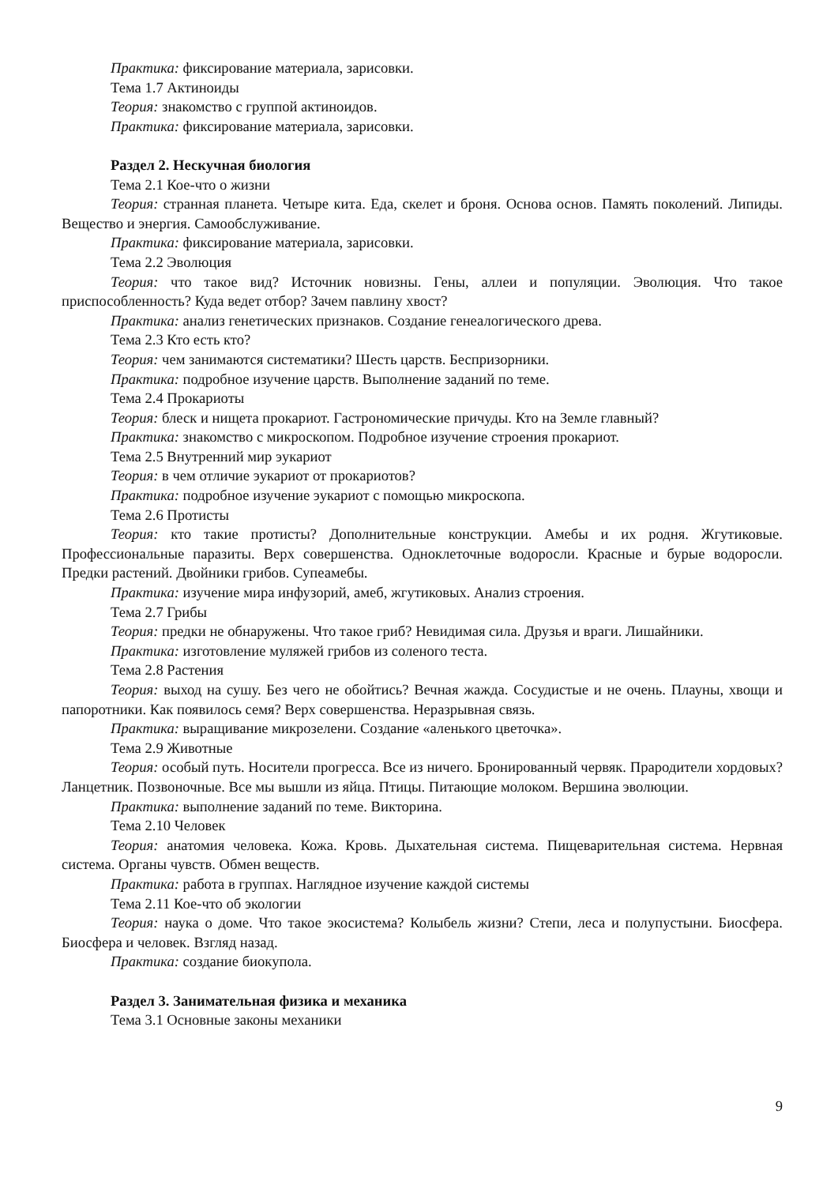Практика: фиксирование материала, зарисовки.
Тема 1.7 Актиноиды
Теория: знакомство с группой актиноидов.
Практика: фиксирование материала, зарисовки.
Раздел 2. Нескучная биология
Тема 2.1 Кое-что о жизни
Теория: странная планета. Четыре кита. Еда, скелет и броня. Основа основ. Память поколений. Липиды. Вещество и энергия. Самообслуживание.
Практика: фиксирование материала, зарисовки.
Тема 2.2 Эволюция
Теория: что такое вид? Источник новизны. Гены, аллеи и популяции. Эволюция. Что такое приспособленность? Куда ведет отбор? Зачем павлину хвост?
Практика: анализ генетических признаков. Создание генеалогического древа.
Тема 2.3 Кто есть кто?
Теория: чем занимаются систематики? Шесть царств. Беспризорники.
Практика: подробное изучение царств. Выполнение заданий по теме.
Тема 2.4 Прокариоты
Теория: блеск и нищета прокариот. Гастрономические причуды. Кто на Земле главный?
Практика: знакомство с микроскопом. Подробное изучение строения прокариот.
Тема 2.5 Внутренний мир эукариот
Теория: в чем отличие эукариот от прокариотов?
Практика: подробное изучение эукариот с помощью микроскопа.
Тема 2.6 Протисты
Теория: кто такие протисты? Дополнительные конструкции. Амебы и их родня. Жгутиковые. Профессиональные паразиты. Верх совершенства. Одноклеточные водоросли. Красные и бурые водоросли. Предки растений. Двойники грибов. Супеамебы.
Практика: изучение мира инфузорий, амеб, жгутиковых. Анализ строения.
Тема 2.7 Грибы
Теория: предки не обнаружены. Что такое гриб? Невидимая сила. Друзья и враги. Лишайники.
Практика: изготовление муляжей грибов из соленого теста.
Тема 2.8 Растения
Теория: выход на сушу. Без чего не обойтись? Вечная жажда. Сосудистые и не очень. Плауны, хвощи и папоротники. Как появилось семя? Верх совершенства. Неразрывная связь.
Практика: выращивание микрозелени. Создание «аленького цветочка».
Тема 2.9 Животные
Теория: особый путь. Носители прогресса. Все из ничего. Бронированный червяк. Прародители хордовых? Ланцетник. Позвоночные. Все мы вышли из яйца. Птицы. Питающие молоком. Вершина эволюции.
Практика: выполнение заданий по теме. Викторина.
Тема 2.10 Человек
Теория: анатомия человека. Кожа. Кровь. Дыхательная система. Пищеварительная система. Нервная система. Органы чувств. Обмен веществ.
Практика: работа в группах. Наглядное изучение каждой системы
Тема 2.11 Кое-что об экологии
Теория: наука о доме. Что такое экосистема? Колыбель жизни? Степи, леса и полупустыни. Биосфера. Биосфера и человек. Взгляд назад.
Практика: создание биокупола.
Раздел 3. Занимательная физика и механика
Тема 3.1 Основные законы механики
9